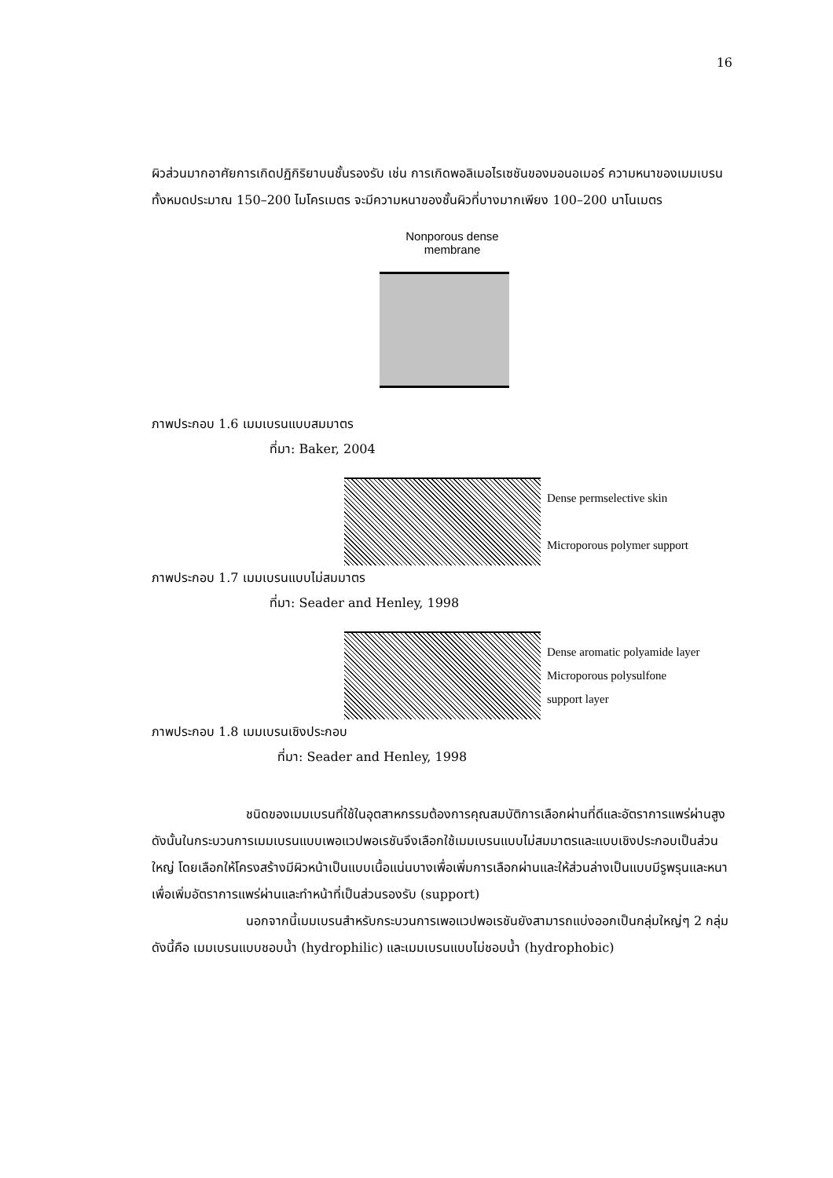16
ผิวส่วนมากอาศัยการเกิดปฏิกิริยาบนชั้นรองรับ เช่น การเกิดพอลิเมอไรเซชันของมอนอเมอร์ ความหนาของเมมเบรนทั้งหมดประมาณ 150–200 ไมโครเมตร จะมีความหนาของชั้นผิวที่บางมากเพียง 100–200 นาโนเมตร
Nonporous dense
membrane
ภาพประกอบ 1.6 เมมเบรนแบบสมมาตร
ที่มา: Baker, 2004
Dense permselective skin
Microporous polymer support
ภาพประกอบ 1.7 เมมเบรนแบบไม่สมมาตร
ที่มา: Seader and Henley, 1998
Dense aromatic polyamide layer
Microporous polysulfone
support layer
ภาพประกอบ 1.8 เมมเบรนเชิงประกอบ
ที่มา: Seader and Henley, 1998
ชนิดของเมมเบรนที่ใช้ในอุตสาหกรรมต้องการคุณสมบัติการเลือกผ่านที่ดีและอัตราการแพร่ผ่านสูง ดังนั้นในกระบวนการเมมเบรนแบบเพอแวปพอเรชันจึงเลือกใช้เมมเบรนแบบไม่สมมาตรและแบบเชิงประกอบเป็นส่วนใหญ่ โดยเลือกให้โครงสร้างมีผิวหน้าเป็นแบบเนื้อแน่นบางเพื่อเพิ่มการเลือกผ่านและให้ส่วนล่างเป็นแบบมีรูพรุนและหนาเพื่อเพิ่มอัตราการแพร่ผ่านและทำหน้าที่เป็นส่วนรองรับ (support)
นอกจากนี้เมมเบรนสำหรับกระบวนการเพอแวปพอเรชันยังสามารถแบ่งออกเป็นกลุ่มใหญ่ๆ 2 กลุ่ม ดังนี้คือ เมมเบรนแบบชอบน้ำ (hydrophilic) และเมมเบรนแบบไม่ชอบน้ำ (hydrophobic)